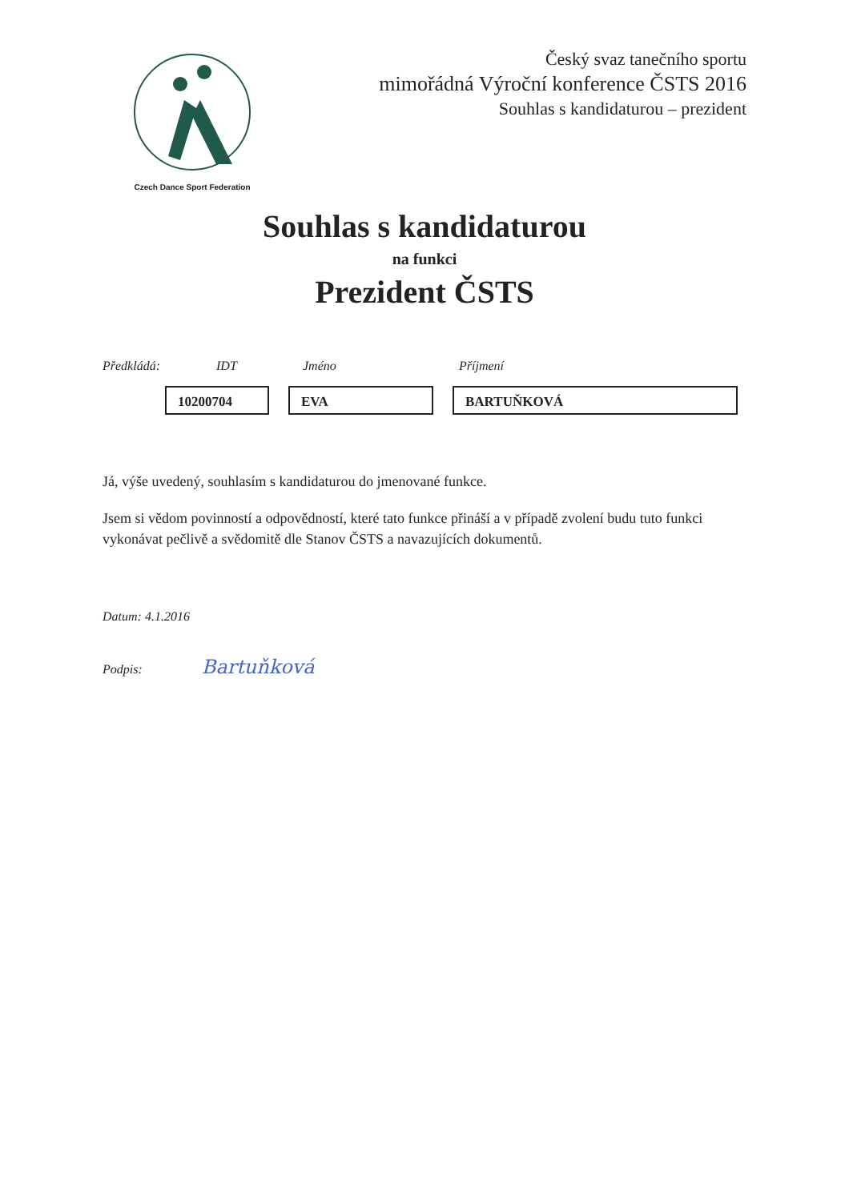Czech Dance Sport Federation
Český svaz tanečního sportu
mimořádná Výroční konference ČSTS 2016
Souhlas s kandidaturou – prezident
Souhlas s kandidaturou
na funkci
Prezident ČSTS
Předkládá: IDT Jméno Příjmení
10200704 EVA BARTUŇKOVÁ
Já, výše uvedený, souhlasím s kandidaturou do jmenované funkce.
Jsem si vědom povinností a odpovědností, které tato funkce přináší a v případě zvolení budu tuto funkci vykonávat pečlivě a svědomitě dle Stanov ČSTS a navazujících dokumentů.
Datum: 4.1.2016
Podpis: Bartuňková